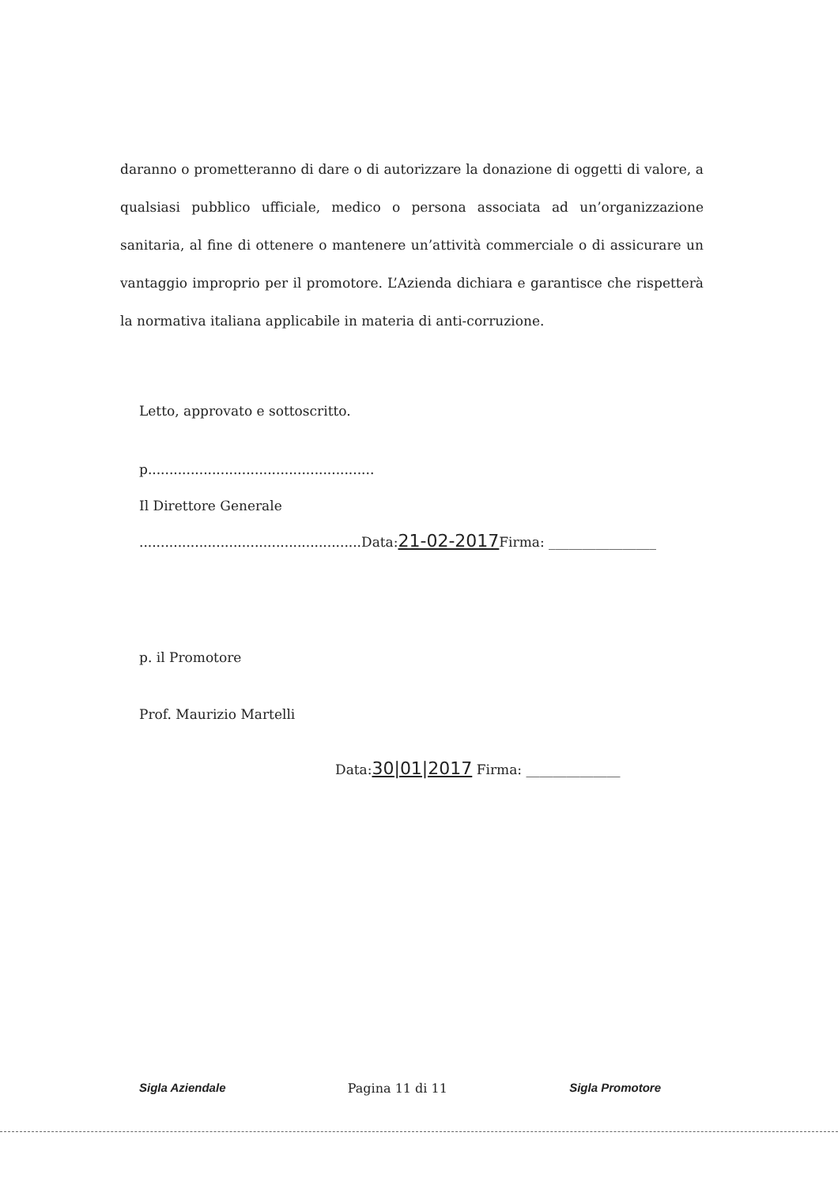daranno o prometteranno di dare o di autorizzare la donazione di oggetti di valore, a qualsiasi pubblico ufficiale, medico o persona associata ad un’organizzazione sanitaria, al fine di ottenere o mantenere un’attività commerciale o di assicurare un vantaggio improprio per il promotore. L’Azienda dichiara e garantisce che rispetterà la normativa italiana applicabile in materia di anti-corruzione.
Letto, approvato e sottoscritto.
p.....................................................
Il Direttore Generale
....................................................Data:21-02-2017 Firma: ________________
p. il Promotore
Prof. Maurizio Martelli
Data:30|01|2017 Firma: ______________
Sigla Aziendale Pagina 11 di 11 Sigla Promotore